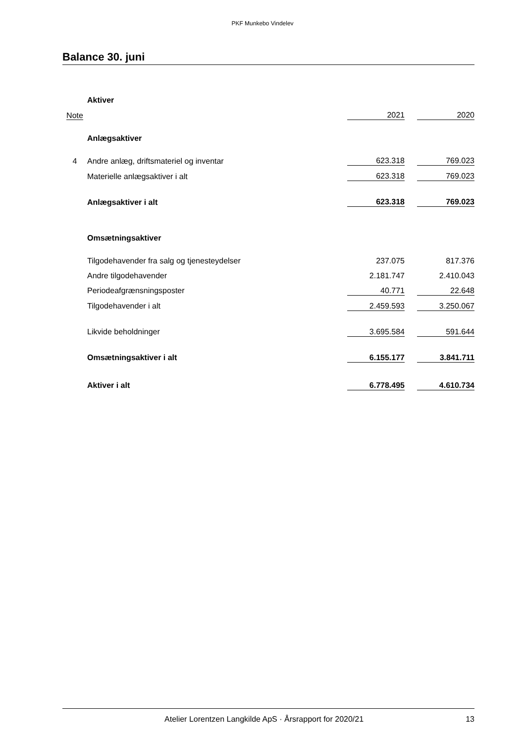PKF Munkebo Vindelev
Balance 30. juni
| | Aktiver | | | |
| Note | | 2021 | | 2020 |
| | Anlægsaktiver | | | |
| 4 | Andre anlæg, driftsmateriel og inventar | 623.318 | | 769.023 |
| | Materielle anlægsaktiver i alt | 623.318 | | 769.023 |
| | Anlægsaktiver i alt | 623.318 | | 769.023 |
| | Omsætningsaktiver | | | |
| | Tilgodehavender fra salg og tjenesteydelser | 237.075 | | 817.376 |
| | Andre tilgodehavender | 2.181.747 | | 2.410.043 |
| | Periodeafgrænsningsposter | 40.771 | | 22.648 |
| | Tilgodehavender i alt | 2.459.593 | | 3.250.067 |
| | Likvide beholdninger | 3.695.584 | | 591.644 |
| | Omsætningsaktiver i alt | 6.155.177 | | 3.841.711 |
| | Aktiver i alt | 6.778.495 | | 4.610.734 |
Atelier Lorentzen Langkilde ApS · Årsrapport for 2020/21 13